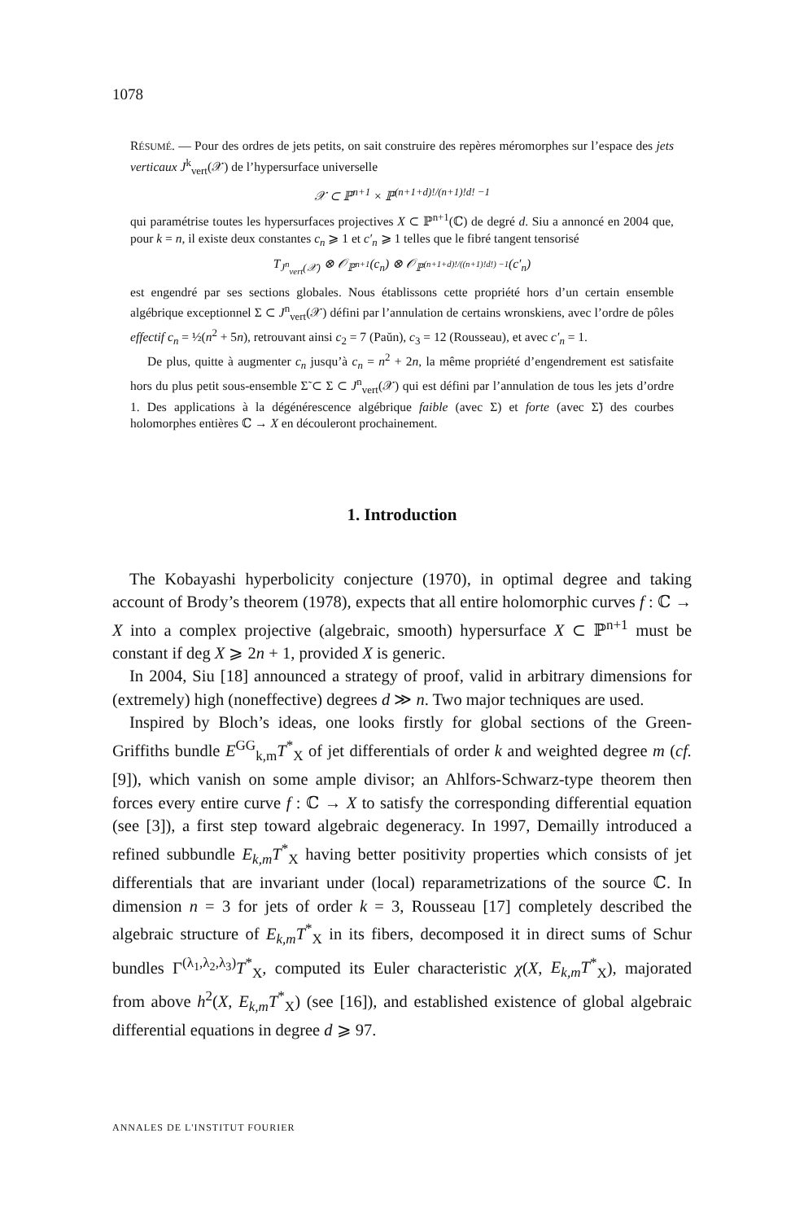1078
RÉSUMÉ. — Pour des ordres de jets petits, on sait construire des repères méromorphes sur l’espace des jets verticaux J<sup>k</sup><sub>vert</sub>(𝒳) de l’hypersurface universelle
𝒳 ⊂ ℙ<sup>n+1</sup> × ℙ<sup>(n+1+d)!/(n+1)!d! −1</sup>
qui paramétrise toutes les hypersurfaces projectives X ⊂ ℙ<sup>n+1</sup>(ℂ) de degré d. Siu a annoncé en 2004 que, pour k = n, il existe deux constantes c<sub>n</sub> ⩾ 1 et c′<sub>n</sub> ⩾ 1 telles que le fibré tangent tensorisé
T<sub>J<sup>n</sup><sub>vert</sub>(𝒳)</sub> ⊗ 𝒪<sub>ℙ<sup>n+1</sup></sub>(c<sub>n</sub>) ⊗ 𝒪<sub>ℙ<sup>(n+1+d)!/((n+1)!d!) −1</sup></sub>(c′<sub>n</sub>)
est engendré par ses sections globales. Nous établissons cette propriété hors d’un certain ensemble algébrique exceptionnel Σ ⊂ J<sup>n</sup><sub>vert</sub>(𝒳) défini par l’annulation de certains wronskiens, avec l’ordre de pôles effectif c<sub>n</sub> = ½(n<sup>2</sup> + 5n), retrouvant ainsi c<sub>2</sub> = 7 (Paŭn), c<sub>3</sub> = 12 (Rousseau), et avec c′<sub>n</sub> = 1.
De plus, quitte à augmenter c<sub>n</sub> jusqu’à c<sub>n</sub> = n<sup>2</sup> + 2n, la même propriété d’engendrement est satisfaite hors du plus petit sous-ensemble Σ̃ ⊂ Σ ⊂ J<sup>n</sup><sub>vert</sub>(𝒳) qui est défini par l’annulation de tous les jets d’ordre 1. Des applications à la dégénérescence algébrique faible (avec Σ) et forte (avec Σ̃) des courbes holomorphes entières ℂ → X en découleront prochainement.
1. Introduction
The Kobayashi hyperbolicity conjecture (1970), in optimal degree and taking account of Brody’s theorem (1978), expects that all entire holomorphic curves f : ℂ → X into a complex projective (algebraic, smooth) hypersurface X ⊂ ℙ<sup>n+1</sup> must be constant if deg X ⩾ 2n + 1, provided X is generic.
In 2004, Siu [18] announced a strategy of proof, valid in arbitrary dimensions for (extremely) high (noneffective) degrees d ≫ n. Two major techniques are used.
Inspired by Bloch’s ideas, one looks firstly for global sections of the Green-Griffiths bundle E<sup>GG</sup><sub>k,m</sub>T<sup>*</sup><sub>X</sub> of jet differentials of order k and weighted degree m (cf. [9]), which vanish on some ample divisor; an Ahlfors-Schwarz-type theorem then forces every entire curve f : ℂ → X to satisfy the corresponding differential equation (see [3]), a first step toward algebraic degeneracy. In 1997, Demailly introduced a refined subbundle E<sub>k,m</sub>T<sup>*</sup><sub>X</sub> having better positivity properties which consists of jet differentials that are invariant under (local) reparametrizations of the source ℂ. In dimension n = 3 for jets of order k = 3, Rousseau [17] completely described the algebraic structure of E<sub>k,m</sub>T<sup>*</sup><sub>X</sub> in its fibers, decomposed it in direct sums of Schur bundles Γ<sup>(λ<sub>1</sub>,λ<sub>2</sub>,λ<sub>3</sub>)</sup>T<sup>*</sup><sub>X</sub>, computed its Euler characteristic χ(X, E<sub>k,m</sub>T<sup>*</sup><sub>X</sub>), majorated from above h<sup>2</sup>(X, E<sub>k,m</sub>T<sup>*</sup><sub>X</sub>) (see [16]), and established existence of global algebraic differential equations in degree d ⩾ 97.
ANNALES DE L'INSTITUT FOURIER